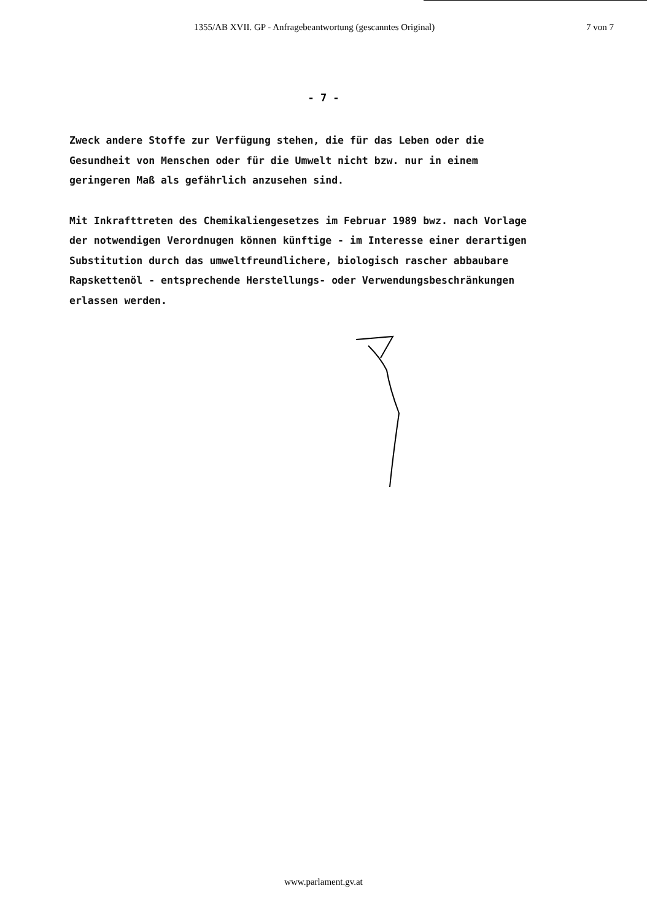1355/AB XVII. GP - Anfragebeantwortung (gescanntes Original) 7 von 7
- 7 -
Zweck andere Stoffe zur Verfügung stehen, die für das Leben oder die
Gesundheit von Menschen oder für die Umwelt nicht bzw. nur in einem
geringeren Maß als gefährlich anzusehen sind.
Mit Inkrafttreten des Chemikaliengesetzes im Februar 1989 bwz. nach Vorlage
der notwendigen Verordnugen können künftige - im Interesse einer derartigen
Substitution durch das umweltfreundlichere, biologisch rascher abbaubare
Rapskettenöl - entsprechende Herstellungs- oder Verwendungsbeschränkungen
erlassen werden.
www.parlament.gv.at